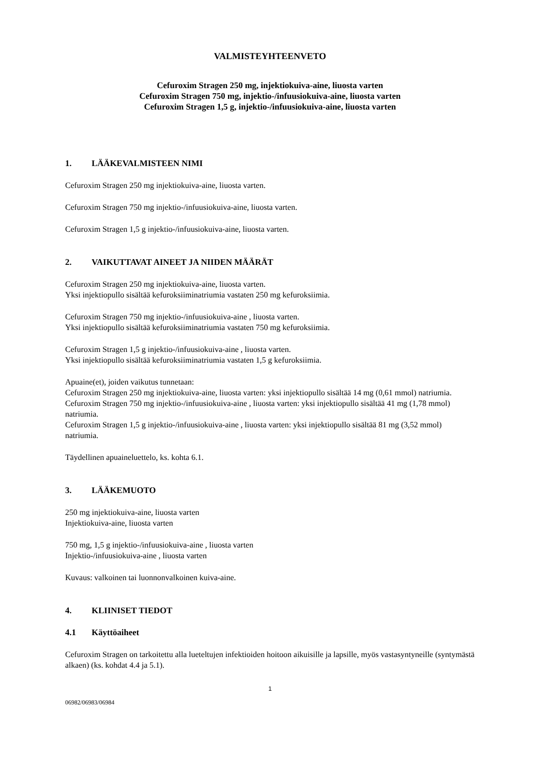VALMISTEYHTEENVETO
Cefuroxim Stragen 250 mg, injektiokuiva-aine, liuosta varten
Cefuroxim Stragen 750 mg, injektio-/infuusiokuiva-aine, liuosta varten
Cefuroxim Stragen 1,5 g, injektio-/infuusiokuiva-aine, liuosta varten
1. LÄÄKEVALMISTEEN NIMI
Cefuroxim Stragen 250 mg injektiokuiva-aine, liuosta varten.
Cefuroxim Stragen 750 mg injektio-/infuusiokuiva-aine, liuosta varten.
Cefuroxim Stragen 1,5 g injektio-/infuusiokuiva-aine, liuosta varten.
2. VAIKUTTAVAT AINEET JA NIIDEN MÄÄRÄT
Cefuroxim Stragen 250 mg injektiokuiva-aine, liuosta varten.
Yksi injektiopullo sisältää kefuroksiiminatriumia vastaten 250 mg kefuroksiimia.
Cefuroxim Stragen 750 mg injektio-/infuusiokuiva-aine , liuosta varten.
Yksi injektiopullo sisältää kefuroksiiminatriumia vastaten 750 mg kefuroksiimia.
Cefuroxim Stragen 1,5 g injektio-/infuusiokuiva-aine , liuosta varten.
Yksi injektiopullo sisältää kefuroksiiminatriumia vastaten 1,5 g kefuroksiimia.
Apuaine(et), joiden vaikutus tunnetaan:
Cefuroxim Stragen 250 mg injektiokuiva-aine, liuosta varten: yksi injektiopullo sisältää 14 mg (0,61 mmol) natriumia.
Cefuroxim Stragen 750 mg injektio-/infuusiokuiva-aine , liuosta varten: yksi injektiopullo sisältää 41 mg (1,78 mmol) natriumia.
Cefuroxim Stragen 1,5 g injektio-/infuusiokuiva-aine , liuosta varten: yksi injektiopullo sisältää 81 mg (3,52 mmol) natriumia.
Täydellinen apuaineluettelo, ks. kohta 6.1.
3. LÄÄKEMUOTO
250 mg injektiokuiva-aine, liuosta varten
Injektiokuiva-aine, liuosta varten
750 mg, 1,5 g injektio-/infuusiokuiva-aine , liuosta varten
Injektio-/infuusiokuiva-aine , liuosta varten
Kuvaus: valkoinen tai luonnonvalkoinen kuiva-aine.
4. KLIINISET TIEDOT
4.1 Käyttöaiheet
Cefuroxim Stragen on tarkoitettu alla lueteltujen infektioiden hoitoon aikuisille ja lapsille, myös vastasyntyneille (syntymästä alkaen) (ks. kohdat 4.4 ja 5.1).
1
06982/06983/06984